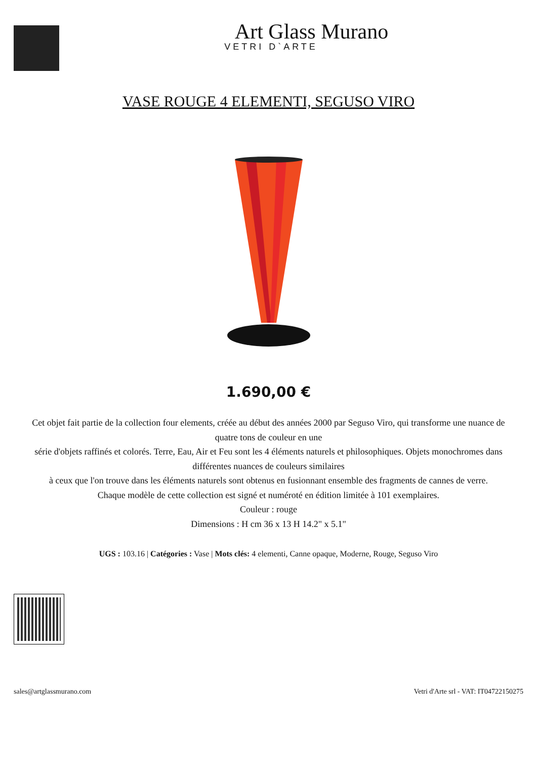Art Glass Murano
VETRI D`ARTE
VASE ROUGE 4 ELEMENTI, SEGUSO VIRO
1.690,00 €
Cet objet fait partie de la collection four elements, créée au début des années 2000 par Seguso Viro, qui transforme une nuance de quatre tons de couleur en une
série d'objets raffinés et colorés. Terre, Eau, Air et Feu sont les 4 éléments naturels et philosophiques. Objets monochromes dans différentes nuances de couleurs similaires
à ceux que l'on trouve dans les éléments naturels sont obtenus en fusionnant ensemble des fragments de cannes de verre.
Chaque modèle de cette collection est signé et numéroté en édition limitée à 101 exemplaires.
Couleur : rouge
Dimensions : H cm 36 x 13 H 14.2" x 5.1"
UGS : 103.16 | Catégories : Vase | Mots clés: 4 elementi, Canne opaque, Moderne, Rouge, Seguso Viro
sales@artglassmurano.com Vetri d'Arte srl - VAT: IT04722150275